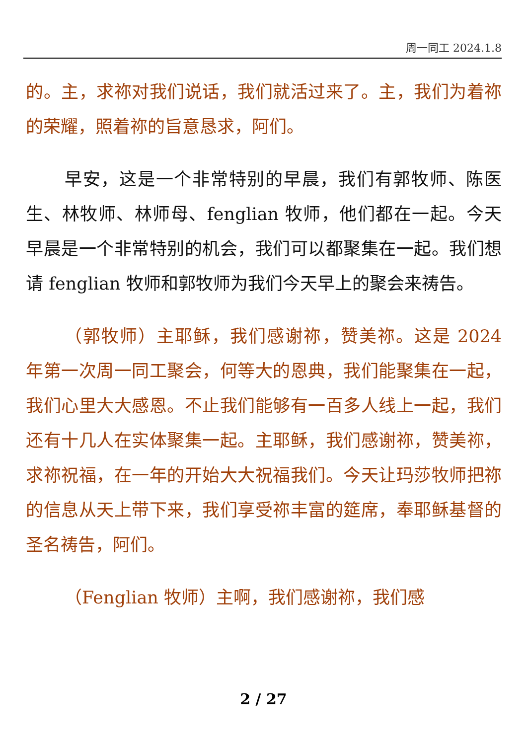周一同工 2024.1.8
的。主，求祢对我们说话，我们就活过来了。主，我们为着祢的荣耀，照着祢的旨意恳求，阿们。
早安，这是一个非常特别的早晨，我们有郭牧师、陈医生、林牧师、林师母、fenglian 牧师，他们都在一起。今天早晨是一个非常特别的机会，我们可以都聚集在一起。我们想请 fenglian 牧师和郭牧师为我们今天早上的聚会来祷告。
（郭牧师）主耶稣，我们感谢祢，赞美祢。这是 2024 年第一次周一同工聚会，何等大的恩典，我们能聚集在一起，我们心里大大感恩。不止我们能够有一百多人线上一起，我们还有十几人在实体聚集一起。主耶稣，我们感谢祢，赞美祢，求祢祝福，在一年的开始大大祝福我们。今天让玛莎牧师把祢的信息从天上带下来，我们享受祢丰富的筵席，奉耶稣基督的圣名祷告，阿们。
（Fenglian 牧师）主啊，我们感谢祢，我们感
2 / 27